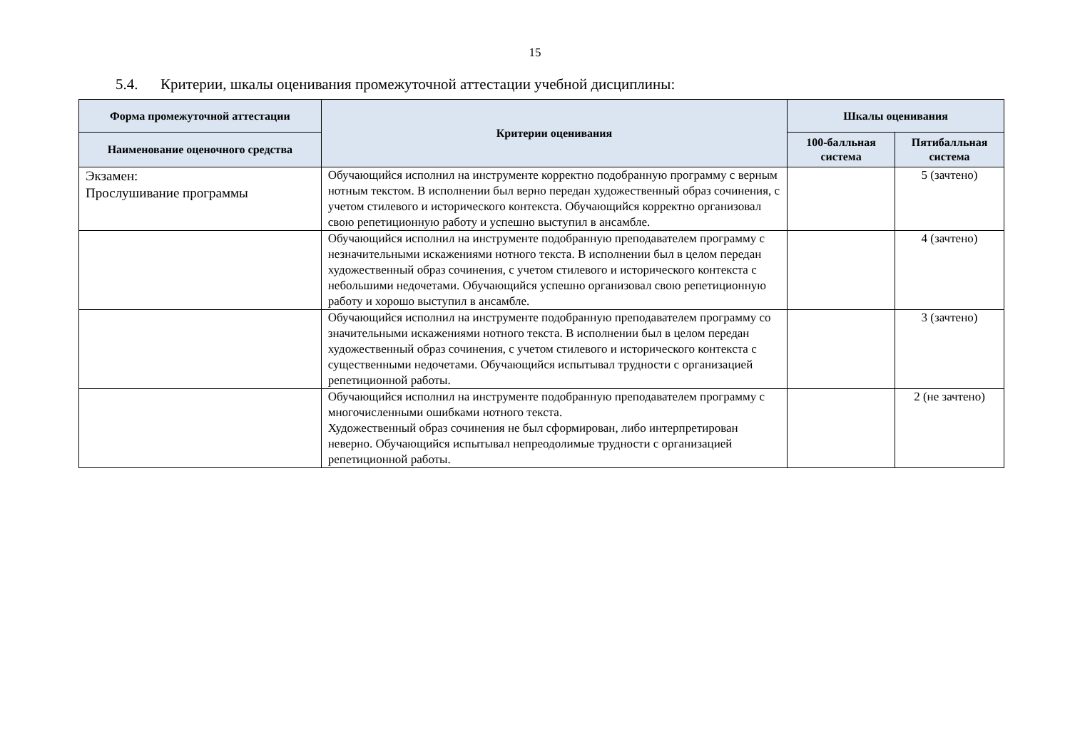15
5.4. Критерии, шкалы оценивания промежуточной аттестации учебной дисциплины:
| Форма промежуточной аттестации | Критерии оценивания | Шкалы оценивания | |
| --- | --- | --- | --- |
| Наименование оценочного средства | | 100-балльная система | Пятибалльная система |
| Экзамен: Прослушивание программы | Обучающийся исполнил на инструменте корректно подобранную программу с верным нотным текстом. В исполнении был верно передан художественный образ сочинения, с учетом стилевого и исторического контекста. Обучающийся корректно организовал свою репетиционную работу и успешно выступил в ансамбле. | | 5 (зачтено) |
| | Обучающийся исполнил на инструменте подобранную преподавателем программу с незначительными искажениями нотного текста. В исполнении был в целом передан художественный образ сочинения, с учетом стилевого и исторического контекста с небольшими недочетами. Обучающийся успешно организовал свою репетиционную работу и хорошо выступил в ансамбле. | | 4 (зачтено) |
| | Обучающийся исполнил на инструменте подобранную преподавателем программу со значительными искажениями нотного текста. В исполнении был в целом передан художественный образ сочинения, с учетом стилевого и исторического контекста с существенными недочетами. Обучающийся испытывал трудности с организацией репетиционной работы. | | 3 (зачтено) |
| | Обучающийся исполнил на инструменте подобранную преподавателем программу с многочисленными ошибками нотного текста. Художественный образ сочинения не был сформирован, либо интерпретирован неверно. Обучающийся испытывал непреодолимые трудности с организацией репетиционной работы. | | 2 (не зачтено) |